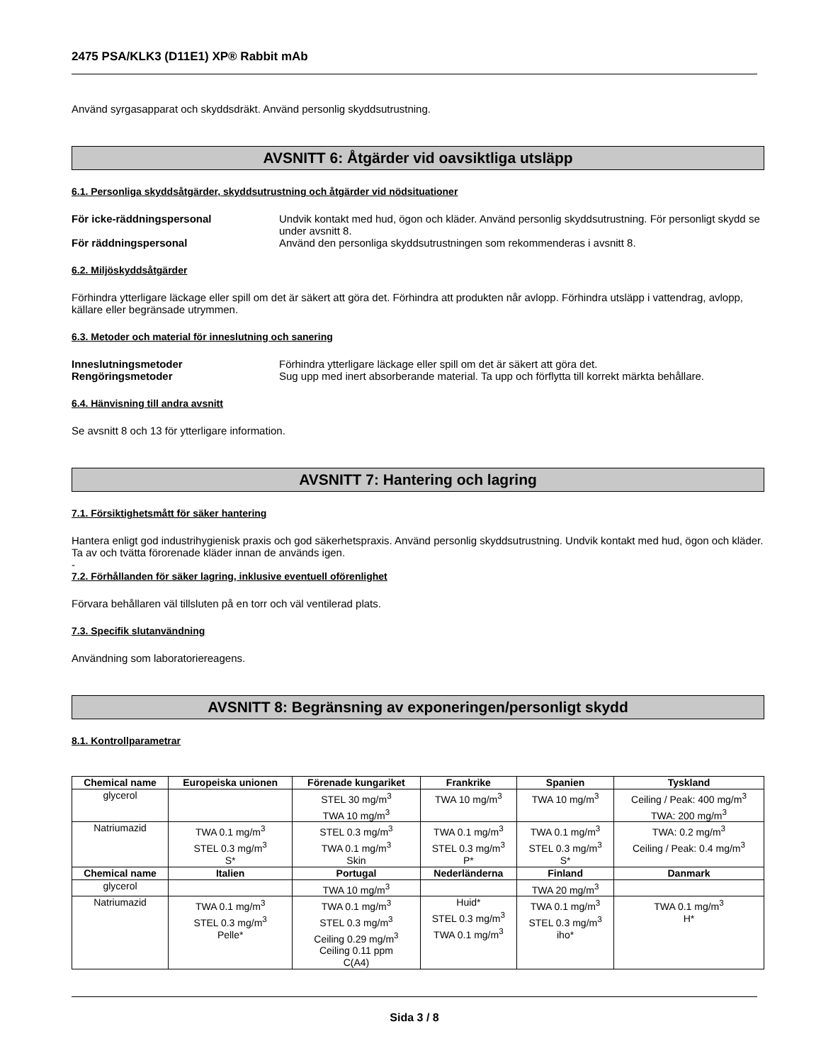2475 PSA/KLK3 (D11E1) XP® Rabbit mAb
Använd syrgasapparat och skyddsdräkt. Använd personlig skyddsutrustning.
AVSNITT 6: Åtgärder vid oavsiktliga utsläpp
6.1. Personliga skyddsåtgärder, skyddsutrustning och åtgärder vid nödsituationer
För icke-räddningspersonal Undvik kontakt med hud, ögon och kläder. Använd personlig skyddsutrustning. För personligt skydd se under avsnitt 8.
För räddningspersonal Använd den personliga skyddsutrustningen som rekommenderas i avsnitt 8.
6.2. Miljöskyddsåtgärder
Förhindra ytterligare läckage eller spill om det är säkert att göra det. Förhindra att produkten når avlopp. Förhindra utsläpp i vattendrag, avlopp, källare eller begränsade utrymmen.
6.3. Metoder och material för inneslutning och sanering
Inneslutningsmetoder Förhindra ytterligare läckage eller spill om det är säkert att göra det.
Rengöringsmetoder Sug upp med inert absorberande material. Ta upp och förflytta till korrekt märkta behållare.
6.4. Hänvisning till andra avsnitt
Se avsnitt 8 och 13 för ytterligare information.
AVSNITT 7: Hantering och lagring
7.1. Försiktighetsmått för säker hantering
Hantera enligt god industrihygienisk praxis och god säkerhetspraxis. Använd personlig skyddsutrustning. Undvik kontakt med hud, ögon och kläder. Ta av och tvätta förorenade kläder innan de används igen.
-
7.2. Förhållanden för säker lagring, inklusive eventuell oförenlighet
Förvara behållaren väl tillsluten på en torr och väl ventilerad plats.
7.3. Specifik slutanvändning
Användning som laboratoriereagens.
AVSNITT 8: Begränsning av exponeringen/personligt skydd
8.1. Kontrollparametrar
| Chemical name | Europeiska unionen | Förenade kungariket | Frankrike | Spanien | Tyskland |
| --- | --- | --- | --- | --- | --- |
| glycerol | | STEL 30 mg/m<sup>3</sup> TWA 10 mg/m<sup>3</sup> | TWA 10 mg/m<sup>3</sup> | TWA 10 mg/m<sup>3</sup> | Ceiling / Peak: 400 mg/m<sup>3</sup> TWA: 200 mg/m<sup>3</sup> |
| Natriumazid | TWA 0.1 mg/m<sup>3</sup> STEL 0.3 mg/m<sup>3</sup> S* | STEL 0.3 mg/m<sup>3</sup> TWA 0.1 mg/m<sup>3</sup> Skin | TWA 0.1 mg/m<sup>3</sup> STEL 0.3 mg/m<sup>3</sup> P* | TWA 0.1 mg/m<sup>3</sup> STEL 0.3 mg/m<sup>3</sup> S* | TWA: 0.2 mg/m<sup>3</sup> Ceiling / Peak: 0.4 mg/m<sup>3</sup> |
| Chemical name | Italien | Portugal | Nederländerna | Finland | Danmark |
| glycerol | | TWA 10 mg/m<sup>3</sup> | | TWA 20 mg/m<sup>3</sup> | |
| Natriumazid | TWA 0.1 mg/m<sup>3</sup> STEL 0.3 mg/m<sup>3</sup> Pelle* | TWA 0.1 mg/m<sup>3</sup> STEL 0.3 mg/m<sup>3</sup> Ceiling 0.29 mg/m<sup>3</sup> Ceiling 0.11 ppm C(A4) | Huid* STEL 0.3 mg/m<sup>3</sup> TWA 0.1 mg/m<sup>3</sup> | TWA 0.1 mg/m<sup>3</sup> STEL 0.3 mg/m<sup>3</sup> iho* | TWA 0.1 mg/m<sup>3</sup> H* |
Sida 3 / 8